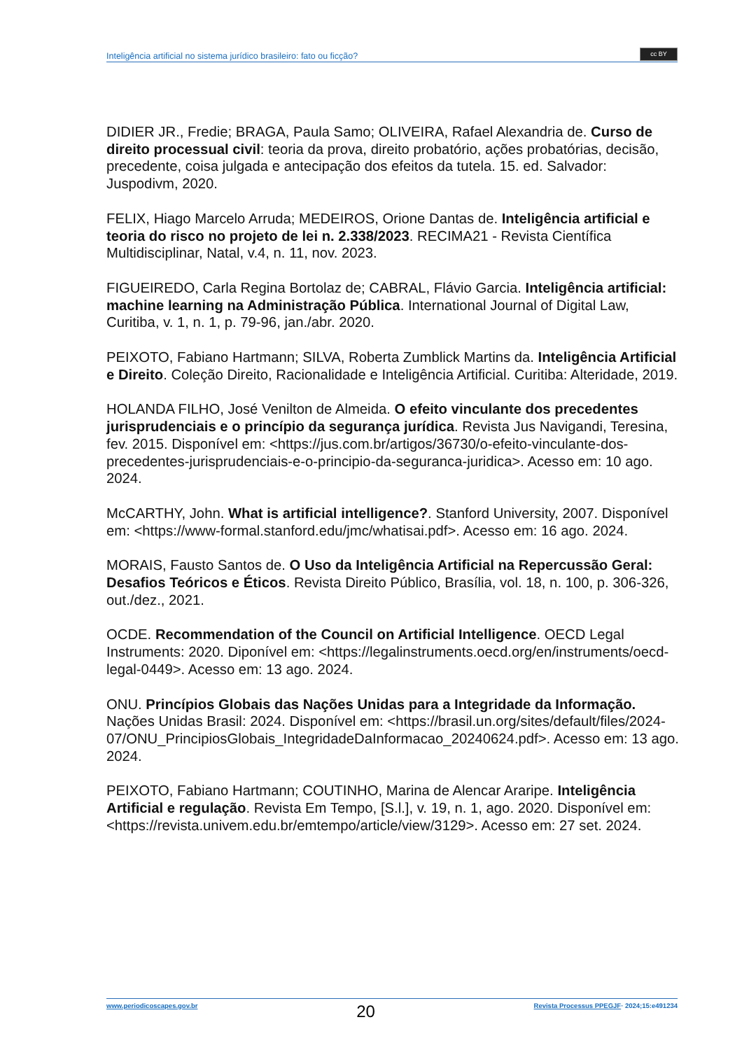Inteligência artificial no sistema jurídico brasileiro: fato ou ficção? cc BY
DIDIER JR., Fredie; BRAGA, Paula Samo; OLIVEIRA, Rafael Alexandria de. Curso de direito processual civil: teoria da prova, direito probatório, ações probatórias, decisão, precedente, coisa julgada e antecipação dos efeitos da tutela. 15. ed. Salvador: Juspodivm, 2020.
FELIX, Hiago Marcelo Arruda; MEDEIROS, Orione Dantas de. Inteligência artificial e teoria do risco no projeto de lei n. 2.338/2023. RECIMA21 - Revista Científica Multidisciplinar, Natal, v.4, n. 11, nov. 2023.
FIGUEIREDO, Carla Regina Bortolaz de; CABRAL, Flávio Garcia. Inteligência artificial: machine learning na Administração Pública. International Journal of Digital Law, Curitiba, v. 1, n. 1, p. 79-96, jan./abr. 2020.
PEIXOTO, Fabiano Hartmann; SILVA, Roberta Zumblick Martins da. Inteligência Artificial e Direito. Coleção Direito, Racionalidade e Inteligência Artificial. Curitiba: Alteridade, 2019.
HOLANDA FILHO, José Venilton de Almeida. O efeito vinculante dos precedentes jurisprudenciais e o princípio da segurança jurídica. Revista Jus Navigandi, Teresina, fev. 2015. Disponível em: <https://jus.com.br/artigos/36730/o-efeito-vinculante-dos-precedentes-jurisprudenciais-e-o-principio-da-seguranca-juridica>. Acesso em: 10 ago. 2024.
McCARTHY, John. What is artificial intelligence?. Stanford University, 2007. Disponível em: <https://www-formal.stanford.edu/jmc/whatisai.pdf>. Acesso em: 16 ago. 2024.
MORAIS, Fausto Santos de. O Uso da Inteligência Artificial na Repercussão Geral: Desafios Teóricos e Éticos. Revista Direito Público, Brasília, vol. 18, n. 100, p. 306-326, out./dez., 2021.
OCDE. Recommendation of the Council on Artificial Intelligence. OECD Legal Instruments: 2020. Diponível em: <https://legalinstruments.oecd.org/en/instruments/oecd-legal-0449>. Acesso em: 13 ago. 2024.
ONU. Princípios Globais das Nações Unidas para a Integridade da Informação. Nações Unidas Brasil: 2024. Disponível em: <https://brasil.un.org/sites/default/files/2024-07/ONU_PrincipiosGlobais_IntegridadeDaInformacao_20240624.pdf>. Acesso em: 13 ago. 2024.
PEIXOTO, Fabiano Hartmann; COUTINHO, Marina de Alencar Araripe. Inteligência Artificial e regulação. Revista Em Tempo, [S.l.], v. 19, n. 1, ago. 2020. Disponível em: <https://revista.univem.edu.br/emtempo/article/view/3129>. Acesso em: 27 set. 2024.
www.periodicoscapes.gov.br 20 Revista Processus PPEGJF· 2024;15:e491234